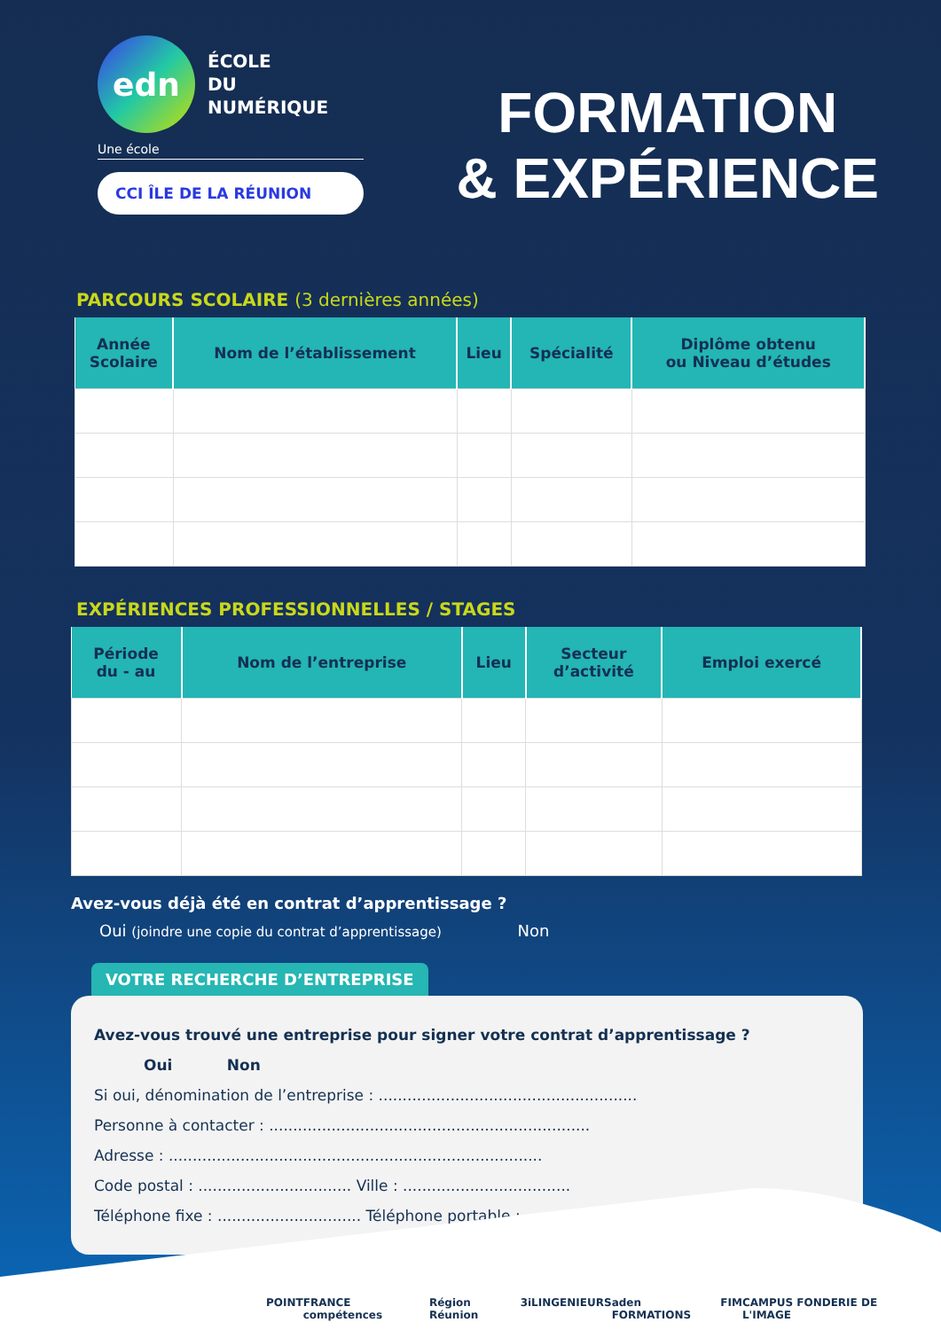edn
ÉCOLE
DU NUMÉRIQUE
Une école
CCI ÎLE DE LA RÉUNION
FORMATION
& EXPÉRIENCE
PARCOURS SCOLAIRE (3 dernières années)
| Année Scolaire | Nom de l’établissement | Lieu | Spécialité | Diplôme obtenu ou Niveau d’études |
| --- | --- | --- | --- | --- |
EXPÉRIENCES PROFESSIONNELLES / STAGES
| Période du - au | Nom de l’entreprise | Lieu | Secteur d’activité | Emploi exercé |
| --- | --- | --- | --- | --- |
Avez-vous déjà été en contrat d’apprentissage ?
Oui (joindre une copie du contrat d’apprentissage) Non
VOTRE RECHERCHE D’ENTREPRISE
Avez-vous trouvé une entreprise pour signer votre contrat d’apprentissage ?
Oui Non
Si oui, dénomination de l’entreprise : ......................................................
Personne à contacter : ...................................................................
Adresse : ..............................................................................
Code postal : ................................ Ville : ...................................
Téléphone fixe : .............................. Téléphone portable : ....................
POINT FRANCE compétences Région Réunion 3iLINGENIEURS aden FORMATIONS FIM CAMPUS FONDERIE DE L'IMAGE